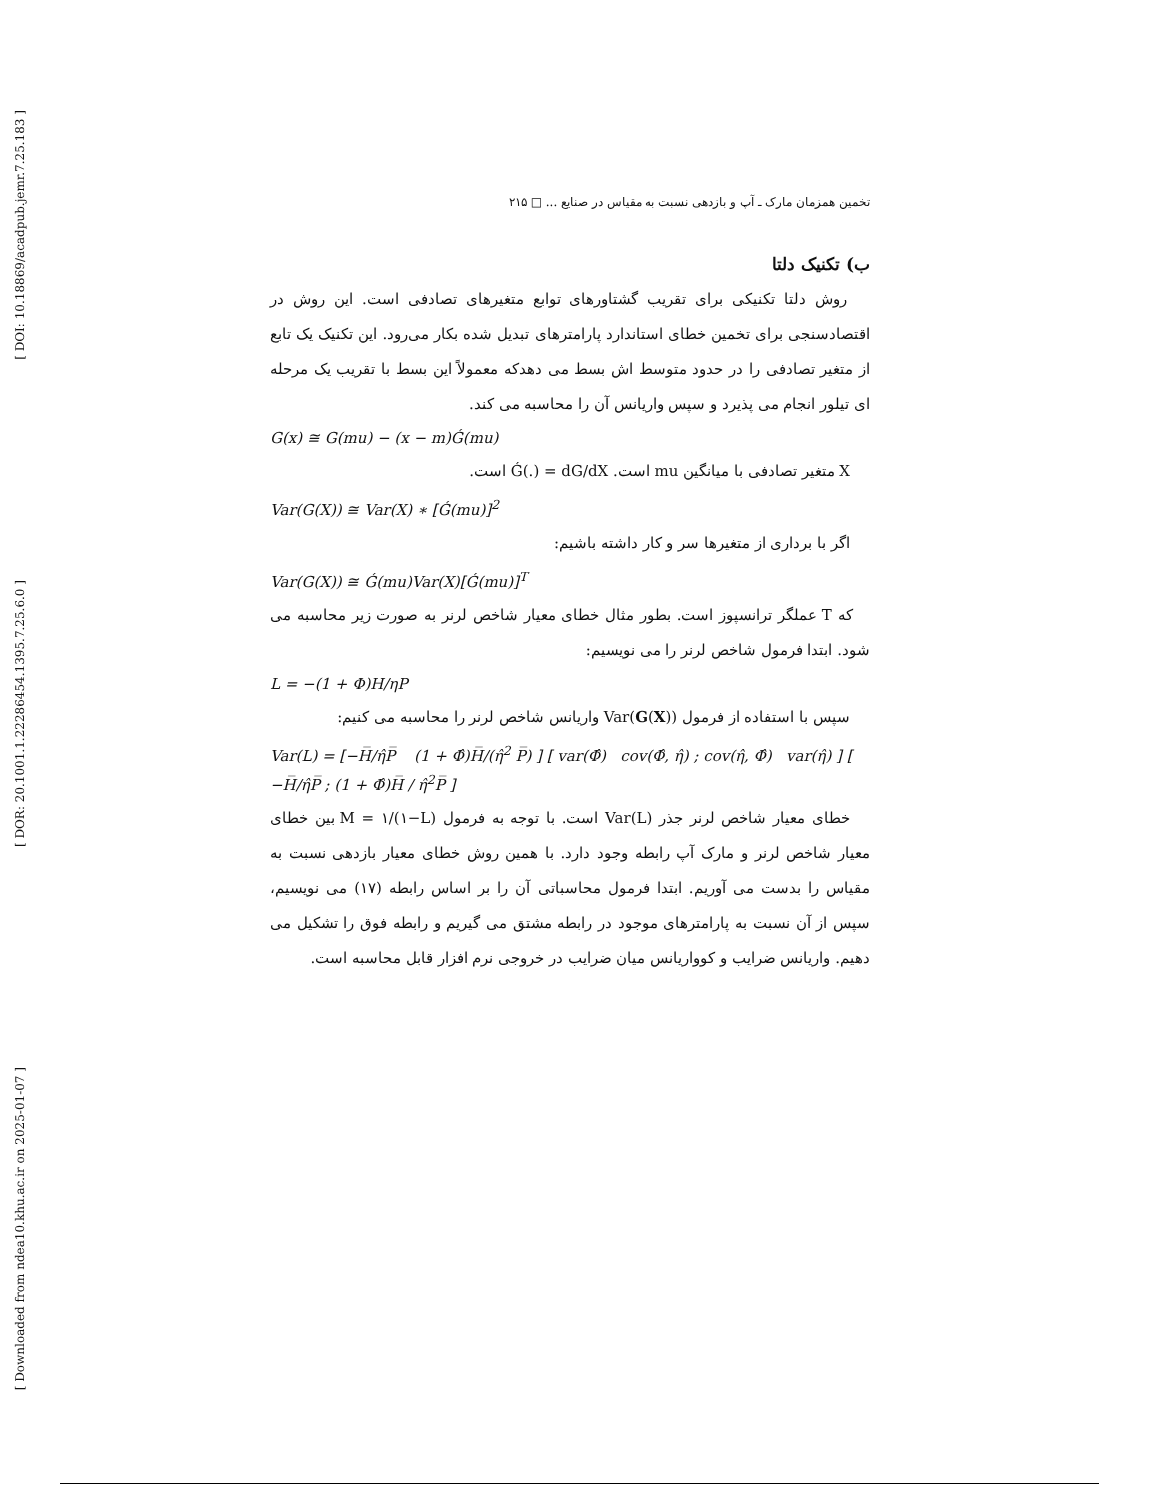[ DOI: 10.18869/acadpub.jemr.7.25.183 ]
[ DOR: 20.1001.1.22286454.1395.7.25.6.0 ]
[ Downloaded from ndea10.khu.ac.ir on 2025-01-07 ]
تخمین همزمان مارک ـ آپ و بازدهی نسبت به مقیاس در صنایع ... □ ۲۱۵
ب) تکنیک دلتا
روش دلتا تکنیکی برای تقریب گشتاورهای توابع متغیرهای تصادفی است. این روش در اقتصادسنجی برای تخمین خطای استاندارد پارامترهای تبدیل شده بکار می‌رود. این تکنیک یک تابع از متغیر تصادفی را در حدود متوسط اش بسط می دهدکه معمولاً این بسط با تقریب یک مرحله ای تیلور انجام می پذیرد و سپس واریانس آن را محاسبه می کند.
G(x) ≅ G(mu) − (x − m)Ǵ(mu)
X متغیر تصادفی با میانگین mu است. Ǵ(.) = dG/dX است.
Var(G(X)) ≅ Var(X) ∗ [Ǵ(mu)]<sup>2</sup>
اگر با برداری از متغیرها سر و کار داشته باشیم:
Var(G(X)) ≅ Ǵ(mu)Var(X)[Ǵ(mu)]<sup>T</sup>
که T عملگر ترانسپوز است. بطور مثال خطای معیار شاخص لرنر به صورت زیر محاسبه می شود. ابتدا فرمول شاخص لرنر را می نویسیم:
L = −(1 + Φ)H/ηP
سپس با استفاده از فرمول Var(G(X)) واریانس شاخص لرنر را محاسبه می کنیم:
Var(L) = [−H̅/η̂P̅ (1 + Φ̂)H̅/(η̂<sup>2</sup> P̅) ] [ var(Φ̂) cov(Φ̂, η̂) ; cov(η̂, Φ̂) var(η̂) ] [ −H̅/η̂P̅ ; (1 + Φ̂)H̅ / η̂<sup>2</sup>P̅ ]
خطای معیار شاخص لرنر جذر Var(L) است. با توجه به فرمول M = ۱/(۱−L) بین خطای معیار شاخص لرنر و مارک آپ رابطه وجود دارد. با همین روش خطای معیار بازدهی نسبت به مقیاس را بدست می آوریم. ابتدا فرمول محاسباتی آن را بر اساس رابطه (۱۷) می نویسیم، سپس از آن نسبت به پارامترهای موجود در رابطه مشتق می گیریم و رابطه فوق را تشکیل می دهیم. واریانس ضرایب و کوواریانس میان ضرایب در خروجی نرم افزار قابل محاسبه است.